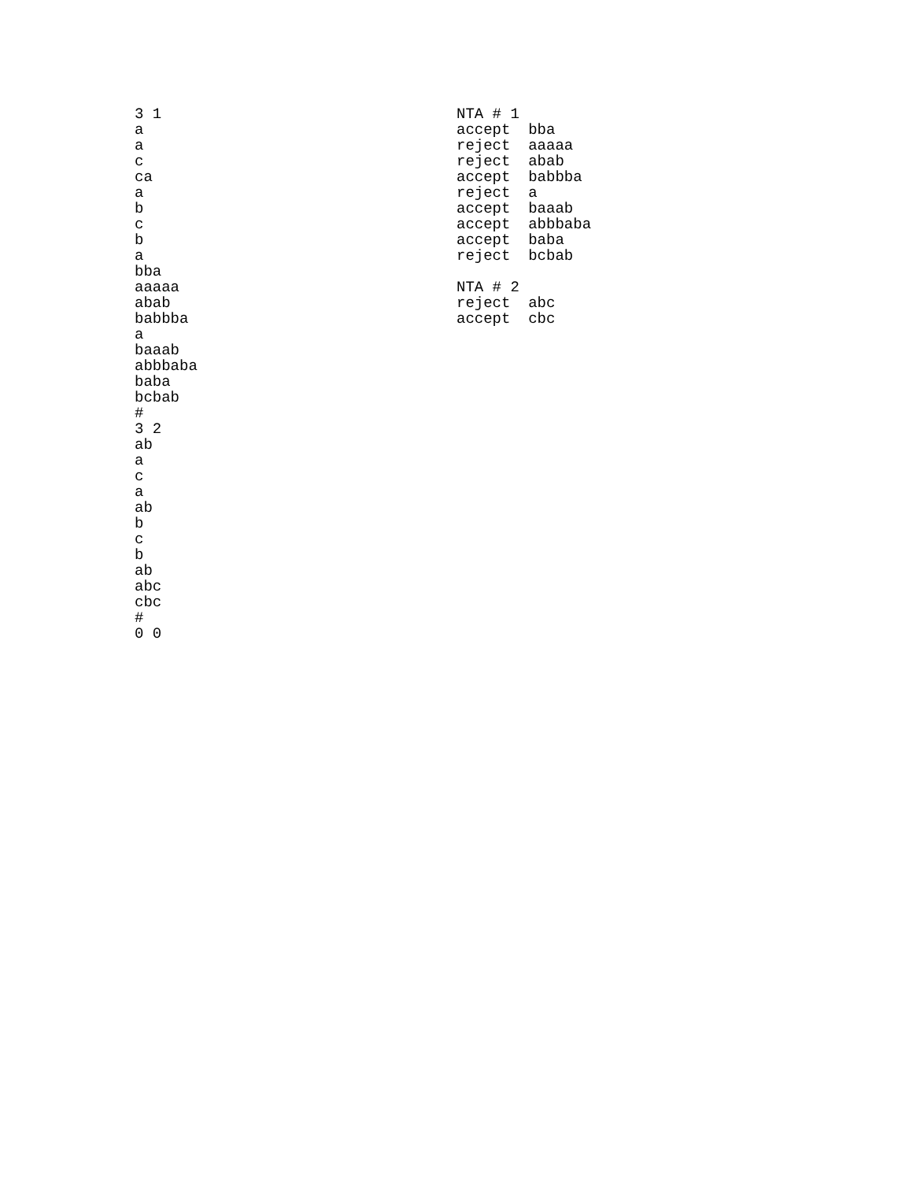3 1
a
a
c
ca
a
b
c
b
a
bba
aaaaa
abab
babbba
a
baaab
abbbaba
baba
bcbab
#
3 2
ab
a
c
a
ab
b
c
b
ab
abc
cbc
#
0 0
NTA # 1
accept  bba
reject  aaaaa
reject  abab
accept  babbba
reject  a
accept  baaab
accept  abbbaba
accept  baba
reject  bcbab

NTA # 2
reject  abc
accept  cbc